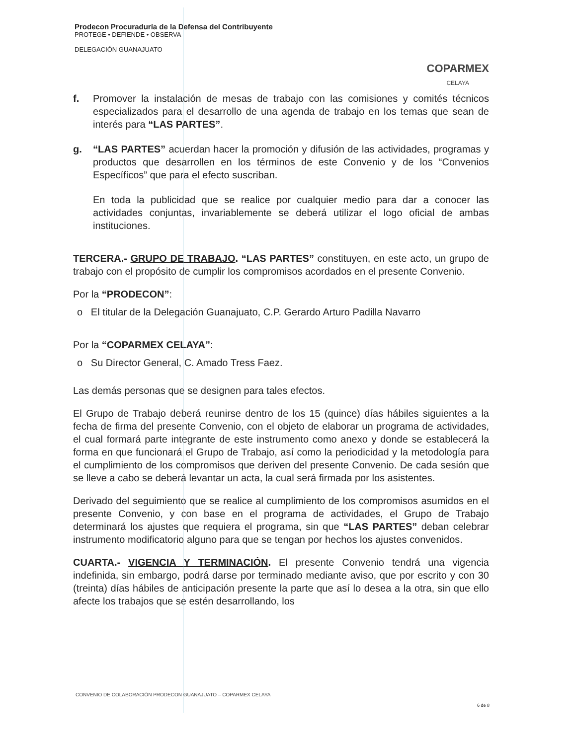Prodecon Procuraduría de la Defensa del Contribuyente
PROTEGE • DEFIENDE • OBSERVA
DELEGACIÓN GUANAJUATO
COPARMEX
CELAYA
f. Promover la instalación de mesas de trabajo con las comisiones y comités técnicos especializados para el desarrollo de una agenda de trabajo en los temas que sean de interés para “LAS PARTES”.
g. “LAS PARTES” acuerdan hacer la promoción y difusión de las actividades, programas y productos que desarrollen en los términos de este Convenio y de los “Convenios Específicos” que para el efecto suscriban.
En toda la publicidad que se realice por cualquier medio para dar a conocer las actividades conjuntas, invariablemente se deberá utilizar el logo oficial de ambas instituciones.
TERCERA.- GRUPO DE TRABAJO. “LAS PARTES” constituyen, en este acto, un grupo de trabajo con el propósito de cumplir los compromisos acordados en el presente Convenio.
Por la “PRODECON”:
o El titular de la Delegación Guanajuato, C.P. Gerardo Arturo Padilla Navarro
Por la “COPARMEX CELAYA”:
o Su Director General, C. Amado Tress Faez.
Las demás personas que se designen para tales efectos.
El Grupo de Trabajo deberá reunirse dentro de los 15 (quince) días hábiles siguientes a la fecha de firma del presente Convenio, con el objeto de elaborar un programa de actividades, el cual formará parte integrante de este instrumento como anexo y donde se establecerá la forma en que funcionará el Grupo de Trabajo, así como la periodicidad y la metodología para el cumplimiento de los compromisos que deriven del presente Convenio. De cada sesión que se lleve a cabo se deberá levantar un acta, la cual será firmada por los asistentes.
Derivado del seguimiento que se realice al cumplimiento de los compromisos asumidos en el presente Convenio, y con base en el programa de actividades, el Grupo de Trabajo determinará los ajustes que requiera el programa, sin que “LAS PARTES” deban celebrar instrumento modificatorio alguno para que se tengan por hechos los ajustes convenidos.
CUARTA.- VIGENCIA Y TERMINACIÓN. El presente Convenio tendrá una vigencia indefinida, sin embargo, podrá darse por terminado mediante aviso, que por escrito y con 30 (treinta) días hábiles de anticipación presente la parte que así lo desea a la otra, sin que ello afecte los trabajos que se estén desarrollando, los
CONVENIO DE COLABORACIÓN PRODECON GUANAJUATO – COPARMEX CELAYA
6 de 8